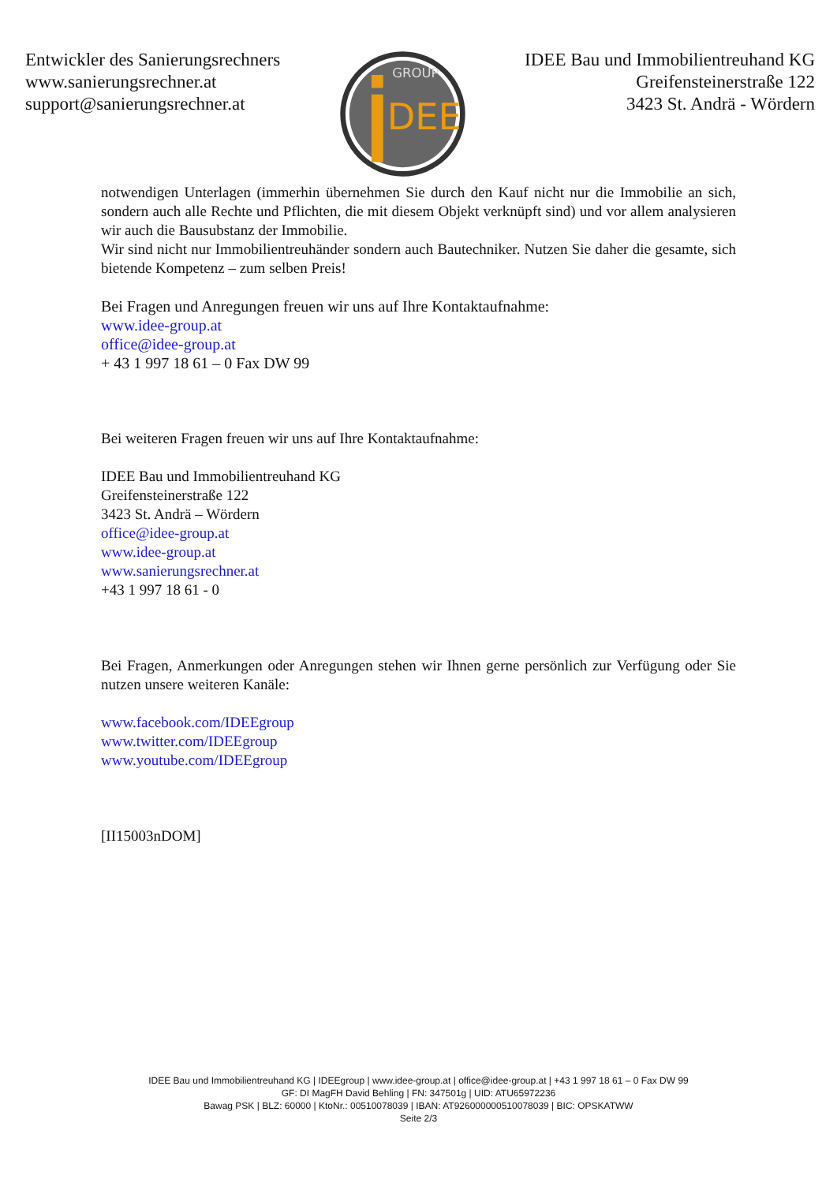Entwickler des Sanierungsrechners
www.sanierungsrechner.at
support@sanierungsrechner.at
DEE
GROUP
IDEE Bau und Immobilientreuhand KG
Greifensteinerstraße 122
3423 St. Andrä - Wördern
notwendigen Unterlagen (immerhin übernehmen Sie durch den Kauf nicht nur die Immobilie an sich, sondern auch alle Rechte und Pflichten, die mit diesem Objekt verknüpft sind) und vor allem analysieren wir auch die Bausubstanz der Immobilie.
Wir sind nicht nur Immobilientreuhänder sondern auch Bautechniker. Nutzen Sie daher die gesamte, sich bietende Kompetenz – zum selben Preis!
Bei Fragen und Anregungen freuen wir uns auf Ihre Kontaktaufnahme:
www.idee-group.at
office@idee-group.at
+ 43 1 997 18 61 – 0 Fax DW 99
Bei weiteren Fragen freuen wir uns auf Ihre Kontaktaufnahme:
IDEE Bau und Immobilientreuhand KG
Greifensteinerstraße 122
3423 St. Andrä – Wördern
office@idee-group.at
www.idee-group.at
www.sanierungsrechner.at
+43 1 997 18 61 - 0
Bei Fragen, Anmerkungen oder Anregungen stehen wir Ihnen gerne persönlich zur Verfügung oder Sie nutzen unsere weiteren Kanäle:
www.facebook.com/IDEEgroup
www.twitter.com/IDEEgroup
www.youtube.com/IDEEgroup
[II15003nDOM]
IDEE Bau und Immobilientreuhand KG | IDEEgroup | www.idee-group.at | office@idee-group.at | +43 1 997 18 61 – 0 Fax DW 99
GF: DI MagFH David Behling | FN: 347501g | UID: ATU65972236
Bawag PSK | BLZ: 60000 | KtoNr.: 00510078039 | IBAN: AT926000000510078039 | BIC: OPSKATWW
Seite 2/3